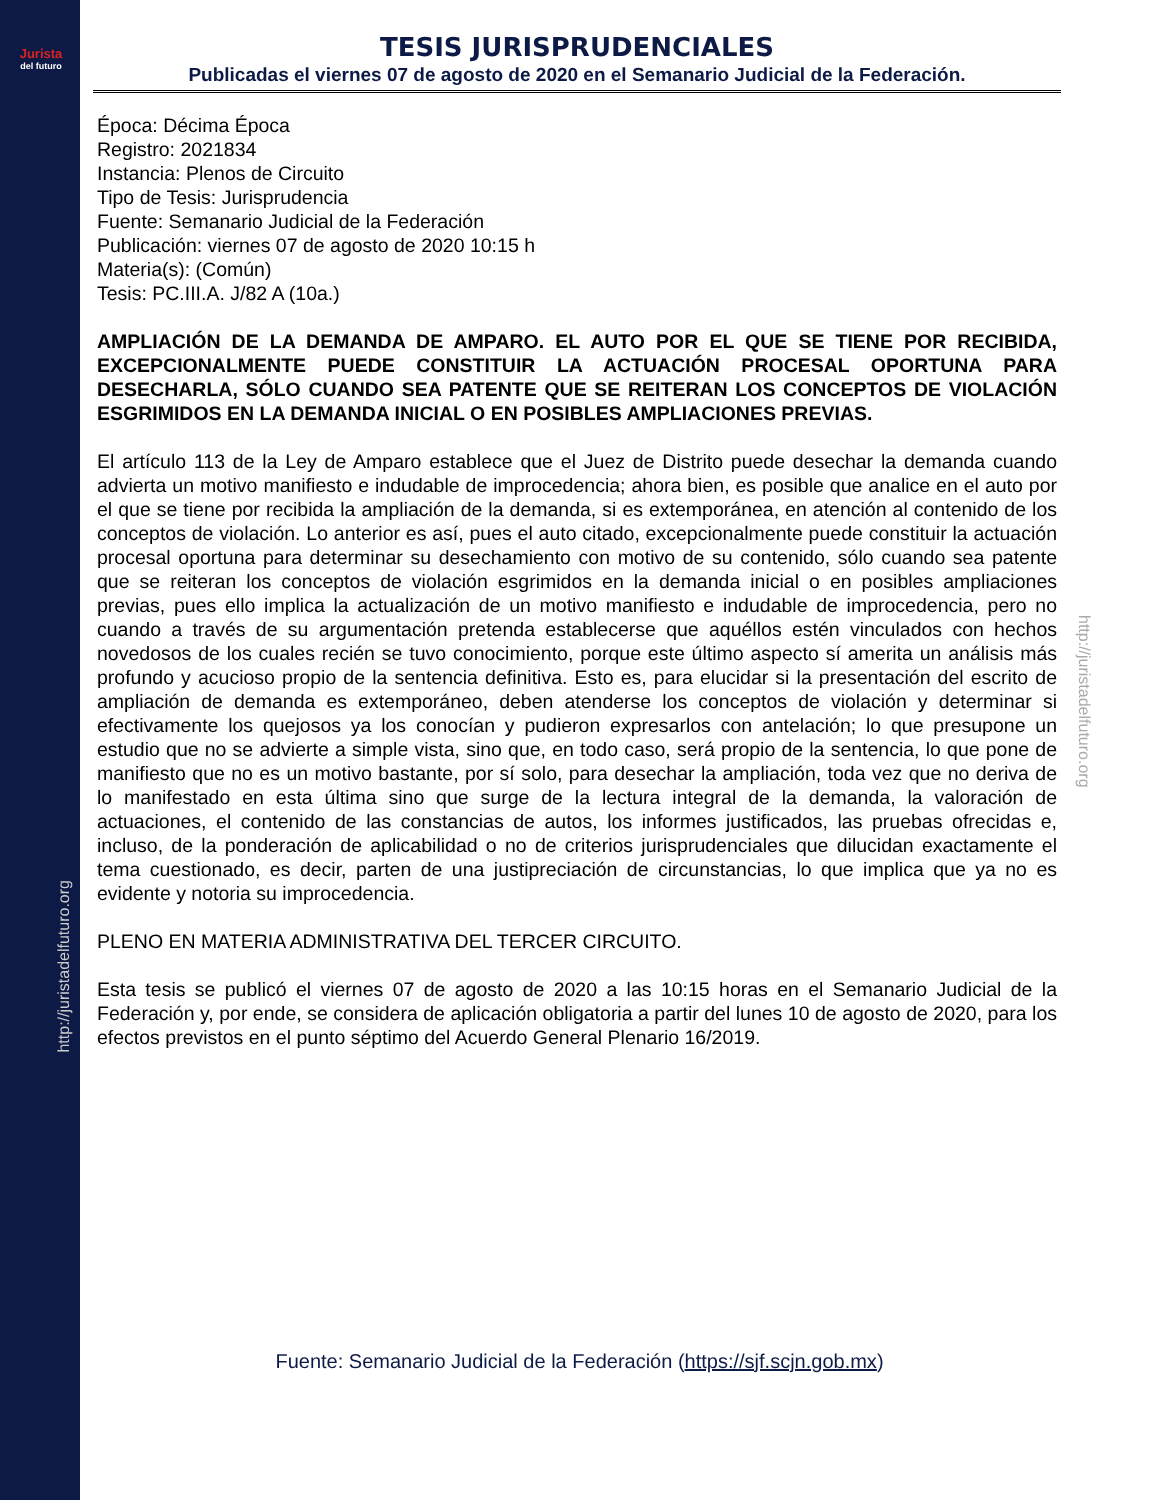Jurista
del futuro
http://juristadelfuturo.org
http://juristadelfuturo.org
TESIS JURISPRUDENCIALES
Publicadas el viernes 07 de agosto de 2020 en el Semanario Judicial de la Federación.
Época: Décima Época
Registro: 2021834
Instancia: Plenos de Circuito
Tipo de Tesis: Jurisprudencia
Fuente: Semanario Judicial de la Federación
Publicación: viernes 07 de agosto de 2020 10:15 h
Materia(s): (Común)
Tesis: PC.III.A. J/82 A (10a.)
AMPLIACIÓN DE LA DEMANDA DE AMPARO. EL AUTO POR EL QUE SE TIENE POR RECIBIDA, EXCEPCIONALMENTE PUEDE CONSTITUIR LA ACTUACIÓN PROCESAL OPORTUNA PARA DESECHARLA, SÓLO CUANDO SEA PATENTE QUE SE REITERAN LOS CONCEPTOS DE VIOLACIÓN ESGRIMIDOS EN LA DEMANDA INICIAL O EN POSIBLES AMPLIACIONES PREVIAS.
El artículo 113 de la Ley de Amparo establece que el Juez de Distrito puede desechar la demanda cuando advierta un motivo manifiesto e indudable de improcedencia; ahora bien, es posible que analice en el auto por el que se tiene por recibida la ampliación de la demanda, si es extemporánea, en atención al contenido de los conceptos de violación. Lo anterior es así, pues el auto citado, excepcionalmente puede constituir la actuación procesal oportuna para determinar su desechamiento con motivo de su contenido, sólo cuando sea patente que se reiteran los conceptos de violación esgrimidos en la demanda inicial o en posibles ampliaciones previas, pues ello implica la actualización de un motivo manifiesto e indudable de improcedencia, pero no cuando a través de su argumentación pretenda establecerse que aquéllos estén vinculados con hechos novedosos de los cuales recién se tuvo conocimiento, porque este último aspecto sí amerita un análisis más profundo y acucioso propio de la sentencia definitiva. Esto es, para elucidar si la presentación del escrito de ampliación de demanda es extemporáneo, deben atenderse los conceptos de violación y determinar si efectivamente los quejosos ya los conocían y pudieron expresarlos con antelación; lo que presupone un estudio que no se advierte a simple vista, sino que, en todo caso, será propio de la sentencia, lo que pone de manifiesto que no es un motivo bastante, por sí solo, para desechar la ampliación, toda vez que no deriva de lo manifestado en esta última sino que surge de la lectura integral de la demanda, la valoración de actuaciones, el contenido de las constancias de autos, los informes justificados, las pruebas ofrecidas e, incluso, de la ponderación de aplicabilidad o no de criterios jurisprudenciales que dilucidan exactamente el tema cuestionado, es decir, parten de una justipreciación de circunstancias, lo que implica que ya no es evidente y notoria su improcedencia.
PLENO EN MATERIA ADMINISTRATIVA DEL TERCER CIRCUITO.
Esta tesis se publicó el viernes 07 de agosto de 2020 a las 10:15 horas en el Semanario Judicial de la Federación y, por ende, se considera de aplicación obligatoria a partir del lunes 10 de agosto de 2020, para los efectos previstos en el punto séptimo del Acuerdo General Plenario 16/2019.
Fuente: Semanario Judicial de la Federación (https://sjf.scjn.gob.mx)